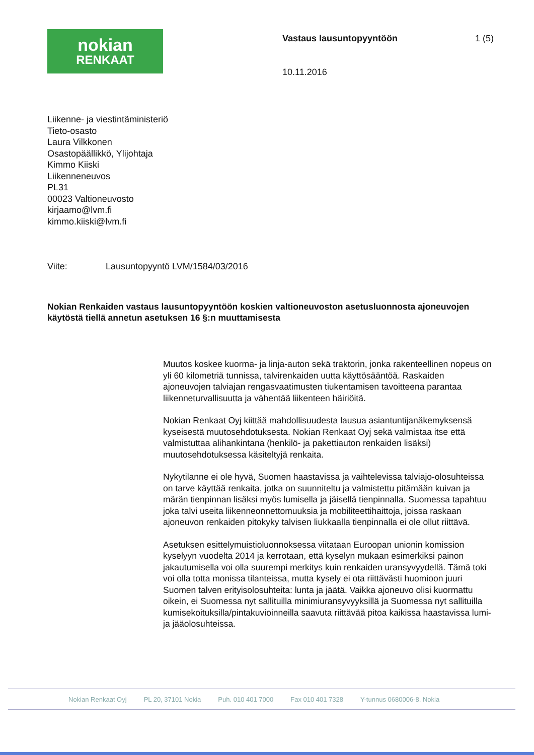nokian
RENKAAT
Vastaus lausuntopyyntöön 1 (5)
10.11.2016
Liikenne- ja viestintäministeriö
Tieto-osasto
Laura Vilkkonen
Osastopäällikkö, Ylijohtaja
Kimmo Kiiski
Liikenneneuvos
PL31
00023 Valtioneuvosto
kirjaamo@lvm.fi
kimmo.kiiski@lvm.fi
Viite: Lausuntopyyntö LVM/1584/03/2016
Nokian Renkaiden vastaus lausuntopyyntöön koskien valtioneuvoston asetusluonnosta ajoneuvojen käytöstä tiellä annetun asetuksen 16 §:n muuttamisesta
Muutos koskee kuorma- ja linja-auton sekä traktorin, jonka rakenteellinen nopeus on yli 60 kilometriä tunnissa, talvirenkaiden uutta käyttösääntöä. Raskaiden ajoneuvojen talviajan rengasvaatimusten tiukentamisen tavoitteena parantaa liikenneturvallisuutta ja vähentää liikenteen häiriöitä.
Nokian Renkaat Oyj kiittää mahdollisuudesta lausua asiantuntijanäkemyksensä kyseisestä muutosehdotuksesta. Nokian Renkaat Oyj sekä valmistaa itse että valmistuttaa alihankintana (henkilö- ja pakettiauton renkaiden lisäksi) muutosehdotuksessa käsiteltyjä renkaita.
Nykytilanne ei ole hyvä, Suomen haastavissa ja vaihtelevissa talviajo-olosuhteissa on tarve käyttää renkaita, jotka on suunniteltu ja valmistettu pitämään kuivan ja märän tienpinnan lisäksi myös lumisella ja jäisellä tienpinnalla. Suomessa tapahtuu joka talvi useita liikenneonnettomuuksia ja mobiliteettihaittoja, joissa raskaan ajoneuvon renkaiden pitokyky talvisen liukkaalla tienpinnalla ei ole ollut riittävä.
Asetuksen esittelymuistioluonnoksessa viitataan Euroopan unionin komission kyselyyn vuodelta 2014 ja kerrotaan, että kyselyn mukaan esimerkiksi painon jakautumisella voi olla suurempi merkitys kuin renkaiden uransyvyydellä. Tämä toki voi olla totta monissa tilanteissa, mutta kysely ei ota riittävästi huomioon juuri Suomen talven erityisolosuhteita: lunta ja jäätä. Vaikka ajoneuvo olisi kuormattu oikein, ei Suomessa nyt sallituilla minimiuransyvyyksillä ja Suomessa nyt sallituilla kumisekoituksilla/pintakuvioinneilla saavuta riittävää pitoa kaikissa haastavissa lumi- ja jääolosuhteissa.
Nokian Renkaat Oyj PL 20, 37101 Nokia Puh. 010 401 7000 Fax 010 401 7328 Y-tunnus 0680006-8, Nokia